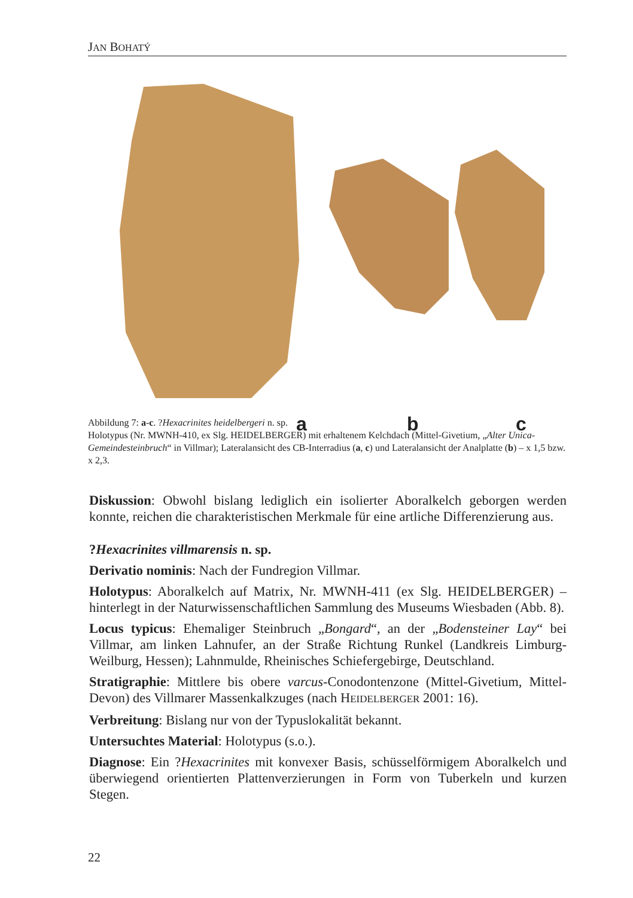JAN BOHATÝ
a b c
Abbildung 7: a-c. ?Hexacrinites heidelbergeri n. sp.
Holotypus (Nr. MWNH-410, ex Slg. HEIDELBERGER) mit erhaltenem Kelchdach (Mittel-Givetium, „Alter Unica-Gemeindesteinbruch“ in Villmar); Lateralansicht des CB-Interradius (a, c) und Lateralansicht der Analplatte (b) – x 1,5 bzw. x 2,3.
Diskussion: Obwohl bislang lediglich ein isolierter Aboralkelch geborgen werden konnte, reichen die charakteristischen Merkmale für eine artliche Differenzierung aus.
?Hexacrinites villmarensis n. sp.
Derivatio nominis: Nach der Fundregion Villmar.
Holotypus: Aboralkelch auf Matrix, Nr. MWNH-411 (ex Slg. HEIDELBERGER) – hinterlegt in der Naturwissenschaftlichen Sammlung des Museums Wiesbaden (Abb. 8).
Locus typicus: Ehemaliger Steinbruch „Bongard“, an der „Bodensteiner Lay“ bei Villmar, am linken Lahnufer, an der Straße Richtung Runkel (Landkreis Limburg-Weilburg, Hessen); Lahnmulde, Rheinisches Schiefergebirge, Deutschland.
Stratigraphie: Mittlere bis obere varcus-Conodontenzone (Mittel-Givetium, Mittel-Devon) des Villmarer Massenkalkzuges (nach HEIDELBERGER 2001: 16).
Verbreitung: Bislang nur von der Typuslokalität bekannt.
Untersuchtes Material: Holotypus (s.o.).
Diagnose: Ein ?Hexacrinites mit konvexer Basis, schüsselförmigem Aboralkelch und überwiegend orientierten Plattenverzierungen in Form von Tuberkeln und kurzen Stegen.
22